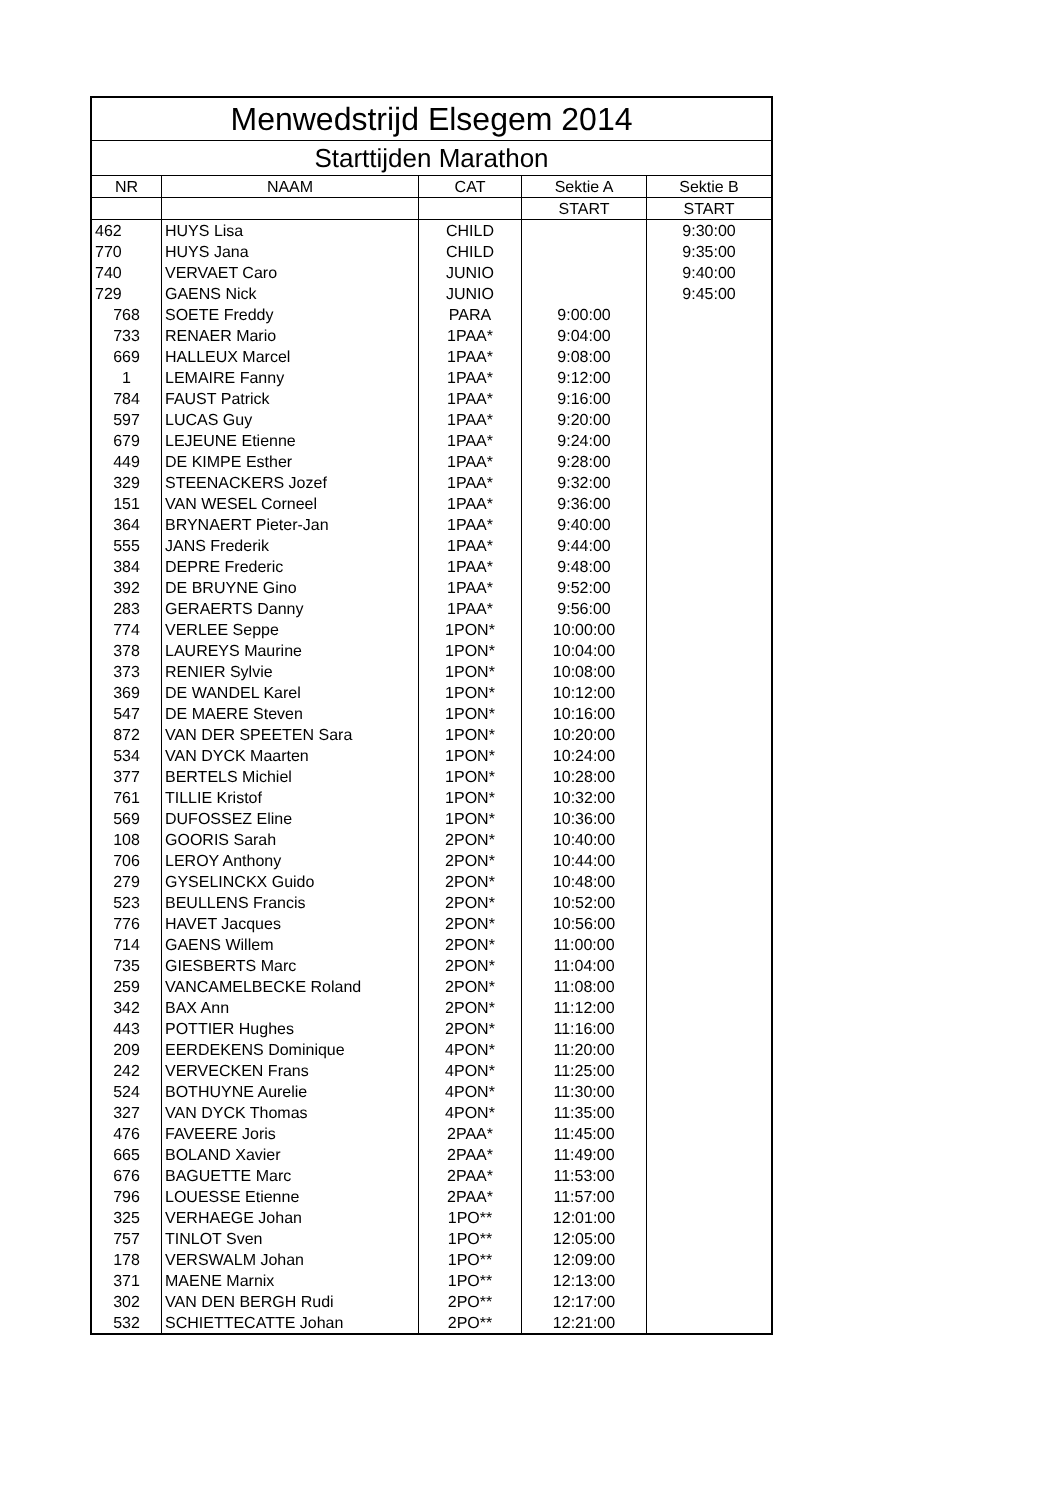| Menwedstrijd Elsegem 2014 | | | | |
| --- | --- | --- | --- | --- |
| Starttijden Marathon | | | | |
| NR | NAAM | CAT | Sektie A | Sektie B |
| | | | START | START |
| 462 | HUYS Lisa | CHILD | | 9:30:00 |
| 770 | HUYS Jana | CHILD | | 9:35:00 |
| 740 | VERVAET Caro | JUNIO | | 9:40:00 |
| 729 | GAENS Nick | JUNIO | | 9:45:00 |
| 768 | SOETE Freddy | PARA | 9:00:00 | |
| 733 | RENAER Mario | 1PAA* | 9:04:00 | |
| 669 | HALLEUX Marcel | 1PAA* | 9:08:00 | |
| 1 | LEMAIRE Fanny | 1PAA* | 9:12:00 | |
| 784 | FAUST Patrick | 1PAA* | 9:16:00 | |
| 597 | LUCAS Guy | 1PAA* | 9:20:00 | |
| 679 | LEJEUNE Etienne | 1PAA* | 9:24:00 | |
| 449 | DE KIMPE Esther | 1PAA* | 9:28:00 | |
| 329 | STEENACKERS Jozef | 1PAA* | 9:32:00 | |
| 151 | VAN WESEL Corneel | 1PAA* | 9:36:00 | |
| 364 | BRYNAERT Pieter-Jan | 1PAA* | 9:40:00 | |
| 555 | JANS Frederik | 1PAA* | 9:44:00 | |
| 384 | DEPRE Frederic | 1PAA* | 9:48:00 | |
| 392 | DE BRUYNE Gino | 1PAA* | 9:52:00 | |
| 283 | GERAERTS Danny | 1PAA* | 9:56:00 | |
| 774 | VERLEE Seppe | 1PON* | 10:00:00 | |
| 378 | LAUREYS Maurine | 1PON* | 10:04:00 | |
| 373 | RENIER Sylvie | 1PON* | 10:08:00 | |
| 369 | DE WANDEL Karel | 1PON* | 10:12:00 | |
| 547 | DE MAERE Steven | 1PON* | 10:16:00 | |
| 872 | VAN DER SPEETEN Sara | 1PON* | 10:20:00 | |
| 534 | VAN DYCK Maarten | 1PON* | 10:24:00 | |
| 377 | BERTELS Michiel | 1PON* | 10:28:00 | |
| 761 | TILLIE Kristof | 1PON* | 10:32:00 | |
| 569 | DUFOSSEZ Eline | 1PON* | 10:36:00 | |
| 108 | GOORIS Sarah | 2PON* | 10:40:00 | |
| 706 | LEROY Anthony | 2PON* | 10:44:00 | |
| 279 | GYSELINCKX Guido | 2PON* | 10:48:00 | |
| 523 | BEULLENS Francis | 2PON* | 10:52:00 | |
| 776 | HAVET Jacques | 2PON* | 10:56:00 | |
| 714 | GAENS Willem | 2PON* | 11:00:00 | |
| 735 | GIESBERTS Marc | 2PON* | 11:04:00 | |
| 259 | VANCAMELBECKE Roland | 2PON* | 11:08:00 | |
| 342 | BAX Ann | 2PON* | 11:12:00 | |
| 443 | POTTIER Hughes | 2PON* | 11:16:00 | |
| 209 | EERDEKENS Dominique | 4PON* | 11:20:00 | |
| 242 | VERVECKEN Frans | 4PON* | 11:25:00 | |
| 524 | BOTHUYNE Aurelie | 4PON* | 11:30:00 | |
| 327 | VAN DYCK Thomas | 4PON* | 11:35:00 | |
| 476 | FAVEERE Joris | 2PAA* | 11:45:00 | |
| 665 | BOLAND Xavier | 2PAA* | 11:49:00 | |
| 676 | BAGUETTE Marc | 2PAA* | 11:53:00 | |
| 796 | LOUESSE Etienne | 2PAA* | 11:57:00 | |
| 325 | VERHAEGE Johan | 1PO** | 12:01:00 | |
| 757 | TINLOT Sven | 1PO** | 12:05:00 | |
| 178 | VERSWALM Johan | 1PO** | 12:09:00 | |
| 371 | MAENE Marnix | 1PO** | 12:13:00 | |
| 302 | VAN DEN BERGH Rudi | 2PO** | 12:17:00 | |
| 532 | SCHIETTECATTE Johan | 2PO** | 12:21:00 | |